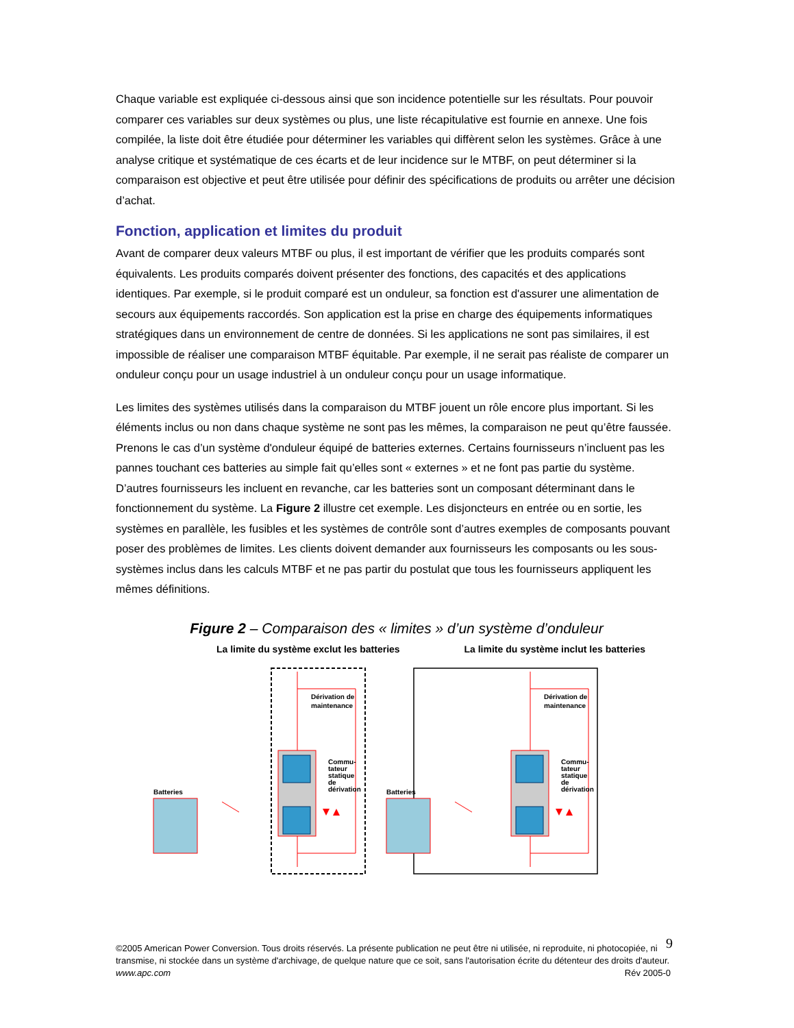Chaque variable est expliquée ci-dessous ainsi que son incidence potentielle sur les résultats. Pour pouvoir comparer ces variables sur deux systèmes ou plus, une liste récapitulative est fournie en annexe. Une fois compilée, la liste doit être étudiée pour déterminer les variables qui diffèrent selon les systèmes. Grâce à une analyse critique et systématique de ces écarts et de leur incidence sur le MTBF, on peut déterminer si la comparaison est objective et peut être utilisée pour définir des spécifications de produits ou arrêter une décision d’achat.
Fonction, application et limites du produit
Avant de comparer deux valeurs MTBF ou plus, il est important de vérifier que les produits comparés sont équivalents. Les produits comparés doivent présenter des fonctions, des capacités et des applications identiques. Par exemple, si le produit comparé est un onduleur, sa fonction est d'assurer une alimentation de secours aux équipements raccordés. Son application est la prise en charge des équipements informatiques stratégiques dans un environnement de centre de données. Si les applications ne sont pas similaires, il est impossible de réaliser une comparaison MTBF équitable. Par exemple, il ne serait pas réaliste de comparer un onduleur conçu pour un usage industriel à un onduleur conçu pour un usage informatique.
Les limites des systèmes utilisés dans la comparaison du MTBF jouent un rôle encore plus important. Si les éléments inclus ou non dans chaque système ne sont pas les mêmes, la comparaison ne peut qu’être faussée. Prenons le cas d’un système d'onduleur équipé de batteries externes. Certains fournisseurs n’incluent pas les pannes touchant ces batteries au simple fait qu’elles sont « externes » et ne font pas partie du système. D’autres fournisseurs les incluent en revanche, car les batteries sont un composant déterminant dans le fonctionnement du système. La Figure 2 illustre cet exemple. Les disjoncteurs en entrée ou en sortie, les systèmes en parallèle, les fusibles et les systèmes de contrôle sont d’autres exemples de composants pouvant poser des problèmes de limites. Les clients doivent demander aux fournisseurs les composants ou les sous-systèmes inclus dans les calculs MTBF et ne pas partir du postulat que tous les fournisseurs appliquent les mêmes définitions.
Figure 2 – Comparaison des « limites » d’un système d’onduleur
La limite du système exclut les batteries La limite du système inclut les batteries
Dérivation de
maintenance
Commu-
tateur
statique
de
dérivation
Batteries
©2005 American Power Conversion. Tous droits réservés. La présente publication ne peut être ni utilisée, ni reproduite, ni photocopiée, ni transmise, ni stockée dans un système d'archivage, de quelque nature que ce soit, sans l'autorisation écrite du détenteur des droits d'auteur.
www.apc.com Rév 2005-0
9